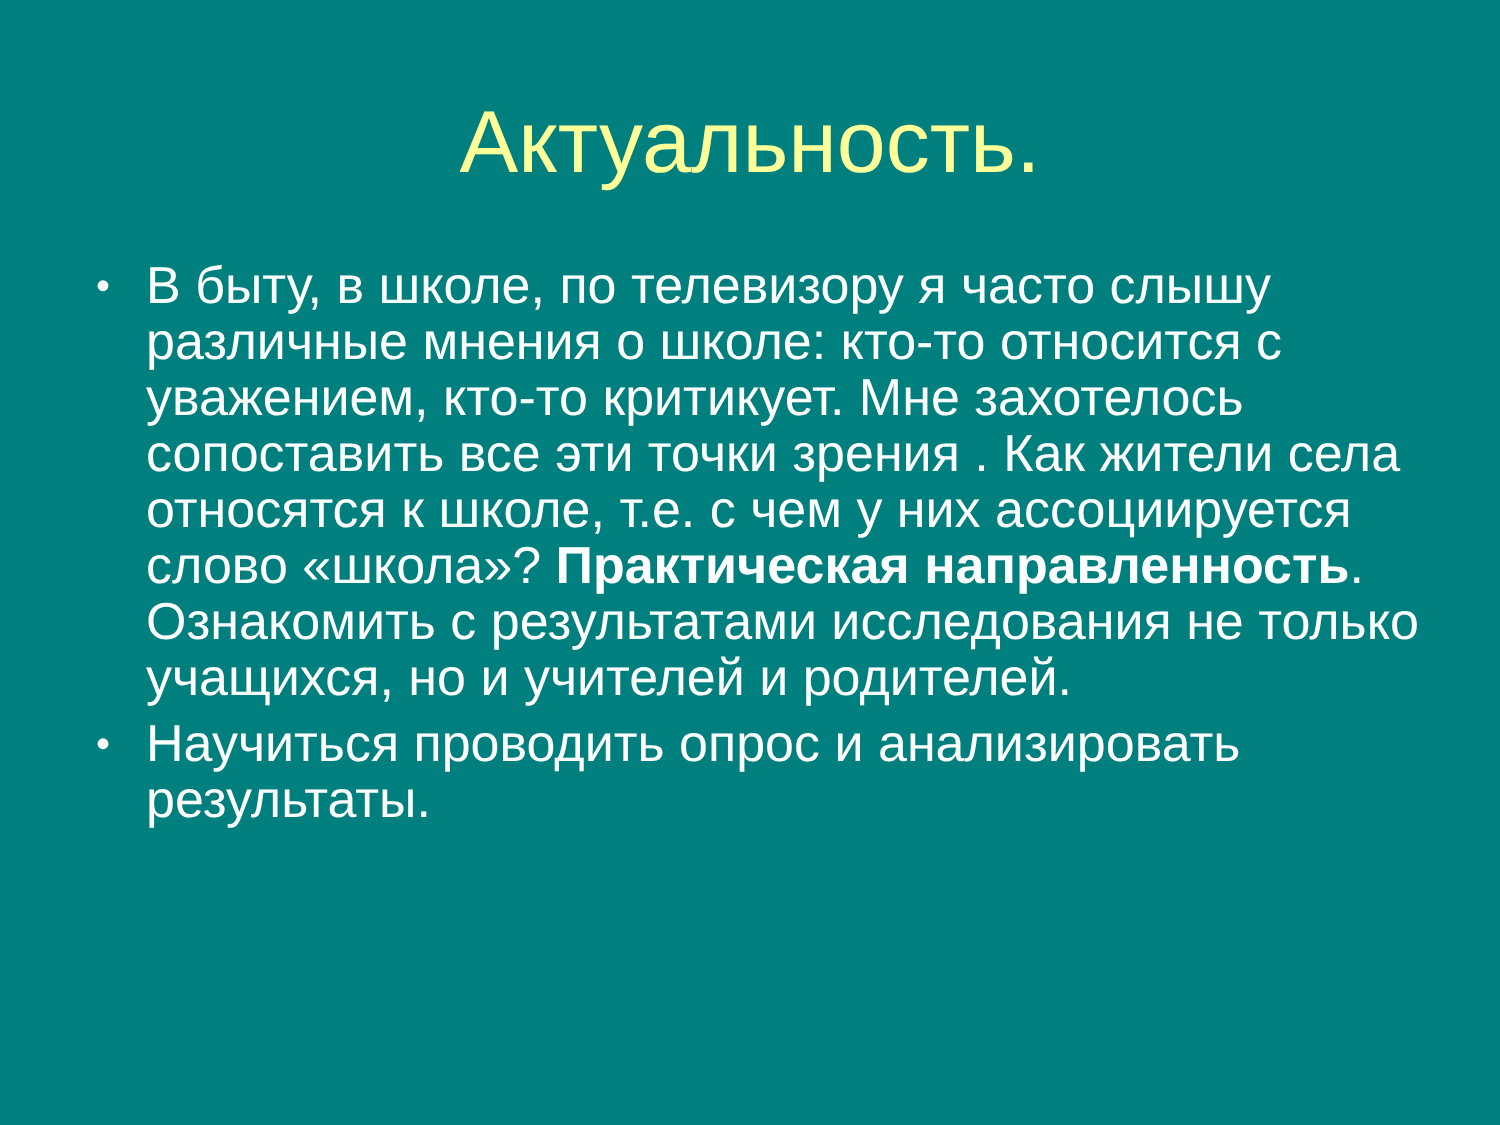Актуальность.
• В быту, в школе, по телевизору я часто слышу различные мнения о школе: кто-то относится с уважением, кто-то критикует. Мне захотелось сопоставить все эти точки зрения . Как жители села относятся к школе, т.е. с чем у них ассоциируется слово «школа»? Практическая направленность. Ознакомить с результатами исследования не только учащихся, но и учителей и родителей.
• Научиться проводить опрос и анализировать результаты.